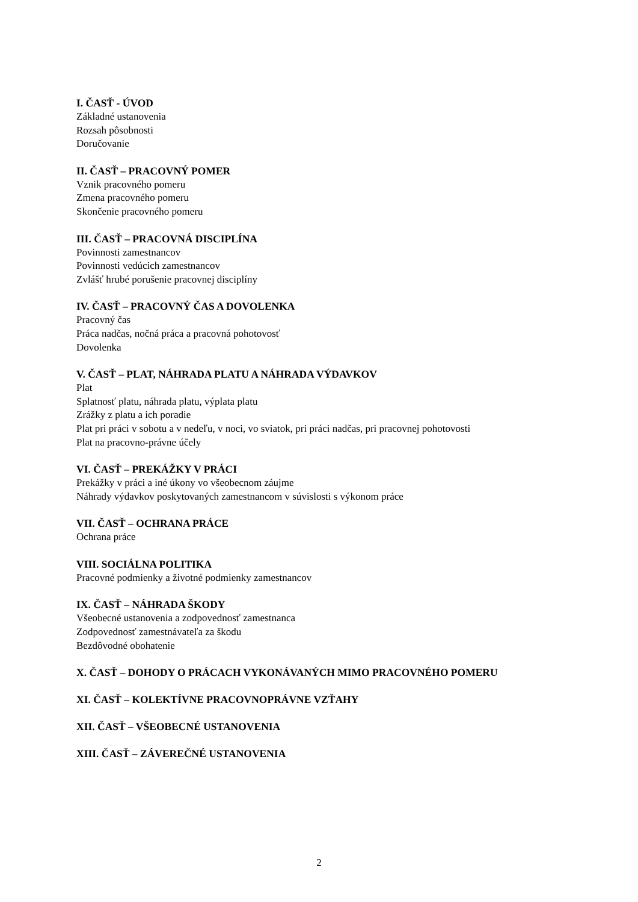I. ČASŤ - ÚVOD
Základné ustanovenia
Rozsah pôsobnosti
Doručovanie
II. ČASŤ – PRACOVNÝ POMER
Vznik pracovného pomeru
Zmena pracovného pomeru
Skončenie pracovného pomeru
III. ČASŤ – PRACOVNÁ DISCIPLÍNA
Povinnosti zamestnancov
Povinnosti vedúcich zamestnancov
Zvlášť hrubé porušenie pracovnej disciplíny
IV. ČASŤ – PRACOVNÝ ČAS A DOVOLENKA
Pracovný čas
Práca nadčas, nočná práca a pracovná pohotovosť
Dovolenka
V. ČASŤ – PLAT, NÁHRADA PLATU A NÁHRADA VÝDAVKOV
Plat
Splatnosť platu, náhrada platu, výplata platu
Zrážky z platu a ich poradie
Plat pri práci v sobotu a v nedeľu, v noci, vo sviatok, pri práci nadčas, pri pracovnej pohotovosti
Plat na pracovno-právne účely
VI. ČASŤ – PREKÁŽKY V PRÁCI
Prekážky v práci a iné úkony vo všeobecnom záujme
Náhrady výdavkov poskytovaných zamestnancom v súvislosti s výkonom práce
VII. ČASŤ – OCHRANA PRÁCE
Ochrana práce
VIII. SOCIÁLNA POLITIKA
Pracovné podmienky a životné podmienky zamestnancov
IX. ČASŤ – NÁHRADA ŠKODY
Všeobecné ustanovenia a zodpovednosť zamestnanca
Zodpovednosť zamestnávateľa za škodu
Bezdôvodné obohatenie
X. ČASŤ – DOHODY O PRÁCACH VYKONÁVANÝCH MIMO PRACOVNÉHO POMERU
XI. ČASŤ – KOLEKTÍVNE PRACOVNOPRÁVNE VZŤAHY
XII. ČASŤ – VŠEOBECNÉ USTANOVENIA
XIII. ČASŤ – ZÁVEREČNÉ USTANOVENIA
2